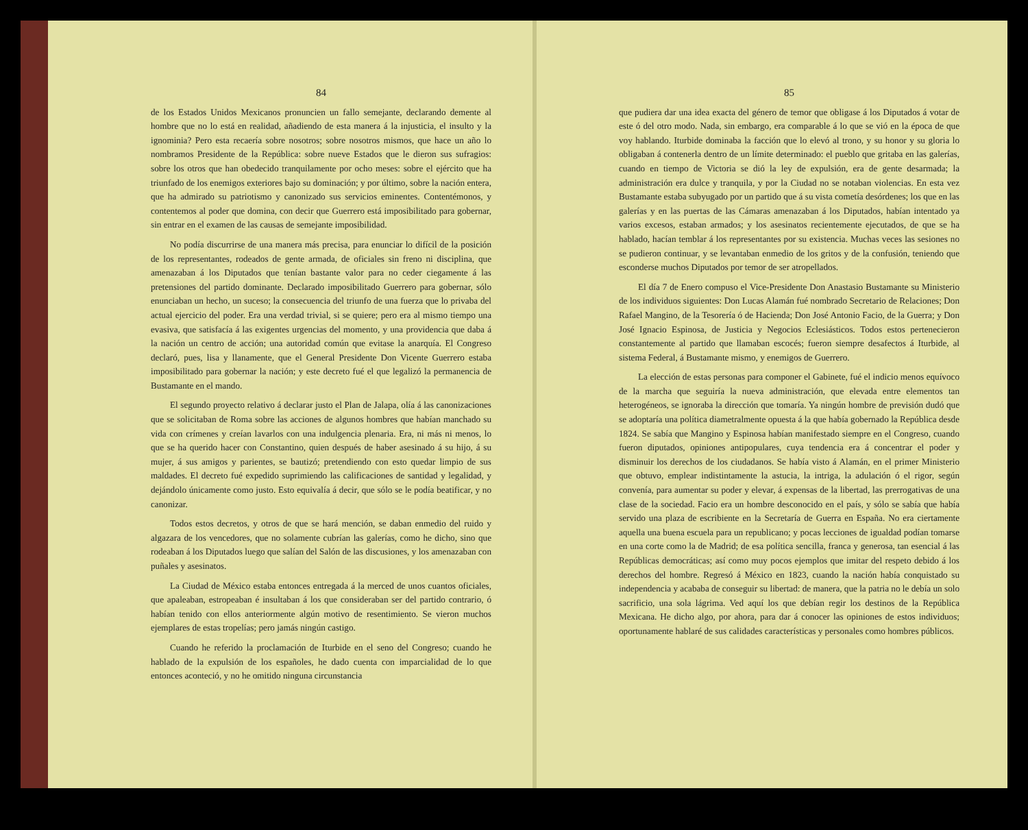84
de los Estados Unidos Mexicanos pronuncien un fallo semejante, declarando demente al hombre que no lo está en realidad, añadiendo de esta manera á la injusticia, el insulto y la ignominia? Pero esta recaería sobre nosotros; sobre nosotros mismos, que hace un año lo nombramos Presidente de la República: sobre nueve Estados que le dieron sus sufragios: sobre los otros que han obedecido tranquilamente por ocho meses: sobre el ejército que ha triunfado de los enemigos exteriores bajo su dominación; y por último, sobre la nación entera, que ha admirado su patriotismo y canonizado sus servicios eminentes. Contentémonos, y contentemos al poder que domina, con decir que Guerrero está imposibilitado para gobernar, sin entrar en el examen de las causas de semejante imposibilidad.
No podía discurrirse de una manera más precisa, para enunciar lo difícil de la posición de los representantes, rodeados de gente armada, de oficiales sin freno ni disciplina, que amenazaban á los Diputados que tenían bastante valor para no ceder ciegamente á las pretensiones del partido dominante. Declarado imposibilitado Guerrero para gobernar, sólo enunciaban un hecho, un suceso; la consecuencia del triunfo de una fuerza que lo privaba del actual ejercicio del poder. Era una verdad trivial, si se quiere; pero era al mismo tiempo una evasiva, que satisfacía á las exigentes urgencias del momento, y una providencia que daba á la nación un centro de acción; una autoridad común que evitase la anarquía. El Congreso declaró, pues, lisa y llanamente, que el General Presidente Don Vicente Guerrero estaba imposibilitado para gobernar la nación; y este decreto fué el que legalizó la permanencia de Bustamante en el mando.
El segundo proyecto relativo á declarar justo el Plan de Jalapa, olía á las canonizaciones que se solicitaban de Roma sobre las acciones de algunos hombres que habían manchado su vida con crímenes y creían lavarlos con una indulgencia plenaria. Era, ni más ni menos, lo que se ha querido hacer con Constantino, quien después de haber asesinado á su hijo, á su mujer, á sus amigos y parientes, se bautizó; pretendiendo con esto quedar limpio de sus maldades. El decreto fué expedido suprimiendo las calificaciones de santidad y legalidad, y dejándolo únicamente como justo. Esto equivalía á decir, que sólo se le podía beatificar, y no canonizar.
Todos estos decretos, y otros de que se hará mención, se daban enmedio del ruido y algazara de los vencedores, que no solamente cubrían las galerías, como he dicho, sino que rodeaban á los Diputados luego que salían del Salón de las discusiones, y los amenazaban con puñales y asesinatos.
La Ciudad de México estaba entonces entregada á la merced de unos cuantos oficiales, que apaleaban, estropeaban é insultaban á los que consideraban ser del partido contrario, ó habían tenido con ellos anteriormente algún motivo de resentimiento. Se vieron muchos ejemplares de estas tropelías; pero jamás ningún castigo.
Cuando he referido la proclamación de Iturbide en el seno del Congreso; cuando he hablado de la expulsión de los españoles, he dado cuenta con imparcialidad de lo que entonces aconteció, y no he omitido ninguna circunstancia
85
que pudiera dar una idea exacta del género de temor que obligase á los Diputados á votar de este ó del otro modo. Nada, sin embargo, era comparable á lo que se vió en la época de que voy hablando. Iturbide dominaba la facción que lo elevó al trono, y su honor y su gloria lo obligaban á contenerla dentro de un límite determinado: el pueblo que gritaba en las galerías, cuando en tiempo de Victoria se dió la ley de expulsión, era de gente desarmada; la administración era dulce y tranquila, y por la Ciudad no se notaban violencias. En esta vez Bustamante estaba subyugado por un partido que á su vista cometía desórdenes; los que en las galerías y en las puertas de las Cámaras amenazaban á los Diputados, habían intentado ya varios excesos, estaban armados; y los asesinatos recientemente ejecutados, de que se ha hablado, hacían temblar á los representantes por su existencia. Muchas veces las sesiones no se pudieron continuar, y se levantaban enmedio de los gritos y de la confusión, teniendo que esconderse muchos Diputados por temor de ser atropellados.
El día 7 de Enero compuso el Vice-Presidente Don Anastasio Bustamante su Ministerio de los individuos siguientes: Don Lucas Alamán fué nombrado Secretario de Relaciones; Don Rafael Mangino, de la Tesorería ó de Hacienda; Don José Antonio Facio, de la Guerra; y Don José Ignacio Espinosa, de Justicia y Negocios Eclesiásticos. Todos estos pertenecieron constantemente al partido que llamaban escocés; fueron siempre desafectos á Iturbide, al sistema Federal, á Bustamante mismo, y enemigos de Guerrero.
La elección de estas personas para componer el Gabinete, fué el indicio menos equívoco de la marcha que seguiría la nueva administración, que elevada entre elementos tan heterogéneos, se ignoraba la dirección que tomaría. Ya ningún hombre de previsión dudó que se adoptaría una política diametralmente opuesta á la que había gobernado la República desde 1824. Se sabía que Mangino y Espinosa habían manifestado siempre en el Congreso, cuando fueron diputados, opiniones antipopulares, cuya tendencia era á concentrar el poder y disminuir los derechos de los ciudadanos. Se había visto á Alamán, en el primer Ministerio que obtuvo, emplear indistintamente la astucia, la intriga, la adulación ó el rigor, según convenía, para aumentar su poder y elevar, á expensas de la libertad, las prerrogativas de una clase de la sociedad. Facio era un hombre desconocido en el país, y sólo se sabía que había servido una plaza de escribiente en la Secretaría de Guerra en España. No era ciertamente aquella una buena escuela para un republicano; y pocas lecciones de igualdad podían tomarse en una corte como la de Madrid; de esa política sencilla, franca y generosa, tan esencial á las Repúblicas democráticas; así como muy pocos ejemplos que imitar del respeto debido á los derechos del hombre. Regresó á México en 1823, cuando la nación había conquistado su independencia y acababa de conseguir su libertad: de manera, que la patria no le debía un solo sacrificio, una sola lágrima. Ved aquí los que debían regir los destinos de la República Mexicana. He dicho algo, por ahora, para dar á conocer las opiniones de estos individuos; oportunamente hablaré de sus calidades características y personales como hombres públicos.